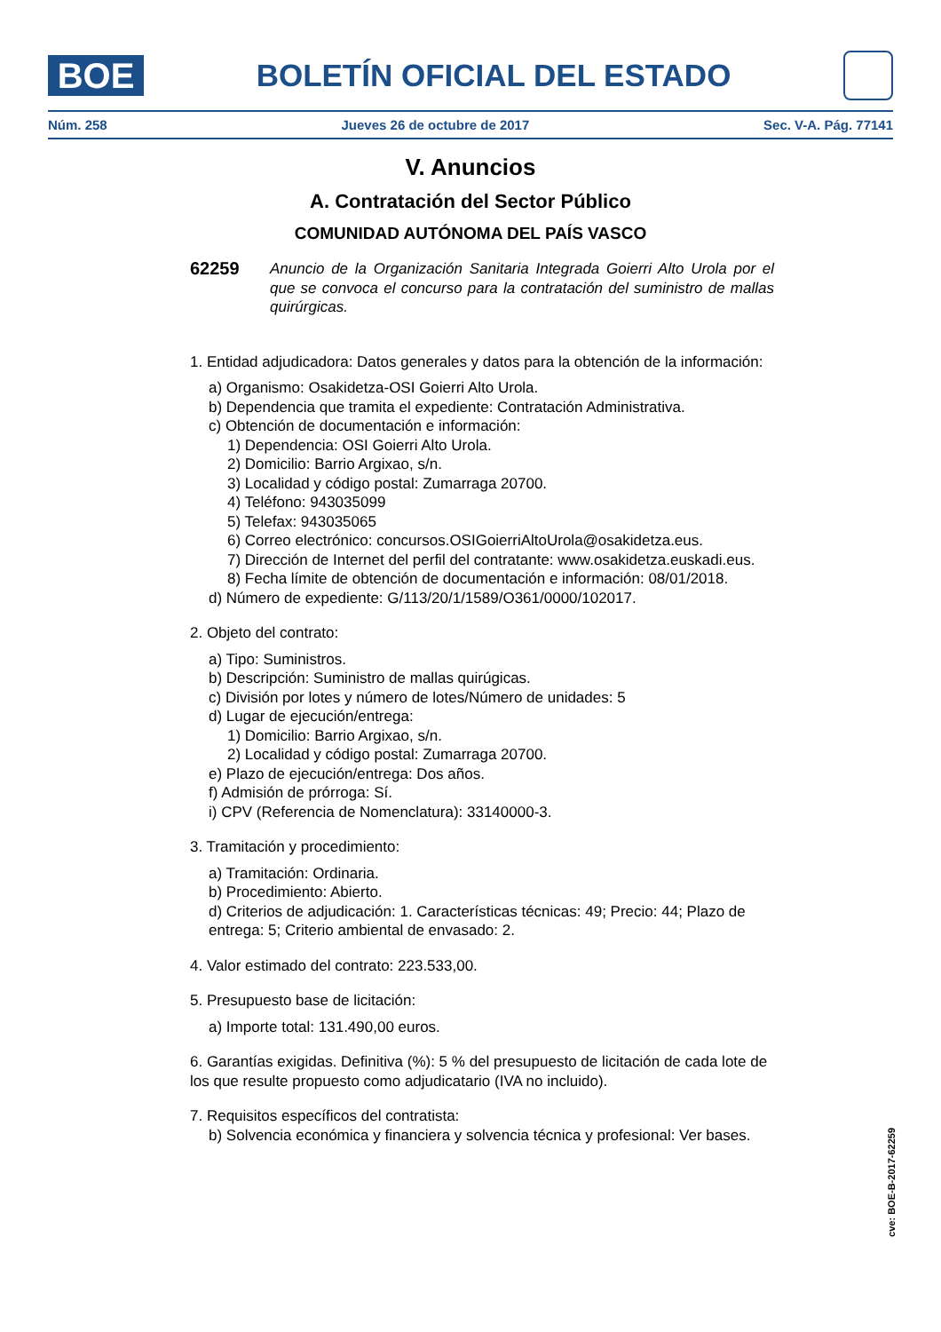BOE
BOLETÍN OFICIAL DEL ESTADO
Núm. 258 Jueves 26 de octubre de 2017 Sec. V-A. Pág. 77141
V. Anuncios
A. Contratación del Sector Público
COMUNIDAD AUTÓNOMA DEL PAÍS VASCO
62259
Anuncio de la Organización Sanitaria Integrada Goierri Alto Urola por el que se convoca el concurso para la contratación del suministro de mallas quirúrgicas.
1. Entidad adjudicadora: Datos generales y datos para la obtención de la información:
a) Organismo: Osakidetza-OSI Goierri Alto Urola.
b) Dependencia que tramita el expediente: Contratación Administrativa.
c) Obtención de documentación e información:
1) Dependencia: OSI Goierri Alto Urola.
2) Domicilio: Barrio Argixao, s/n.
3) Localidad y código postal: Zumarraga 20700.
4) Teléfono: 943035099
5) Telefax: 943035065
6) Correo electrónico: concursos.OSIGoierriAltoUrola@osakidetza.eus.
7) Dirección de Internet del perfil del contratante: www.osakidetza.euskadi.eus.
8) Fecha límite de obtención de documentación e información: 08/01/2018.
d) Número de expediente: G/113/20/1/1589/O361/0000/102017.
2. Objeto del contrato:
a) Tipo: Suministros.
b) Descripción: Suministro de mallas quirúgicas.
c) División por lotes y número de lotes/Número de unidades: 5
d) Lugar de ejecución/entrega:
1) Domicilio: Barrio Argixao, s/n.
2) Localidad y código postal: Zumarraga 20700.
e) Plazo de ejecución/entrega: Dos años.
f) Admisión de prórroga: Sí.
i) CPV (Referencia de Nomenclatura): 33140000-3.
3. Tramitación y procedimiento:
a) Tramitación: Ordinaria.
b) Procedimiento: Abierto.
d) Criterios de adjudicación: 1. Características técnicas: 49; Precio: 44; Plazo de entrega: 5; Criterio ambiental de envasado: 2.
4. Valor estimado del contrato: 223.533,00.
5. Presupuesto base de licitación:
a) Importe total: 131.490,00 euros.
6. Garantías exigidas. Definitiva (%): 5 % del presupuesto de licitación de cada lote de los que resulte propuesto como adjudicatario (IVA no incluido).
7. Requisitos específicos del contratista:
b) Solvencia económica y financiera y solvencia técnica y profesional: Ver bases.
cve: BOE-B-2017-62259